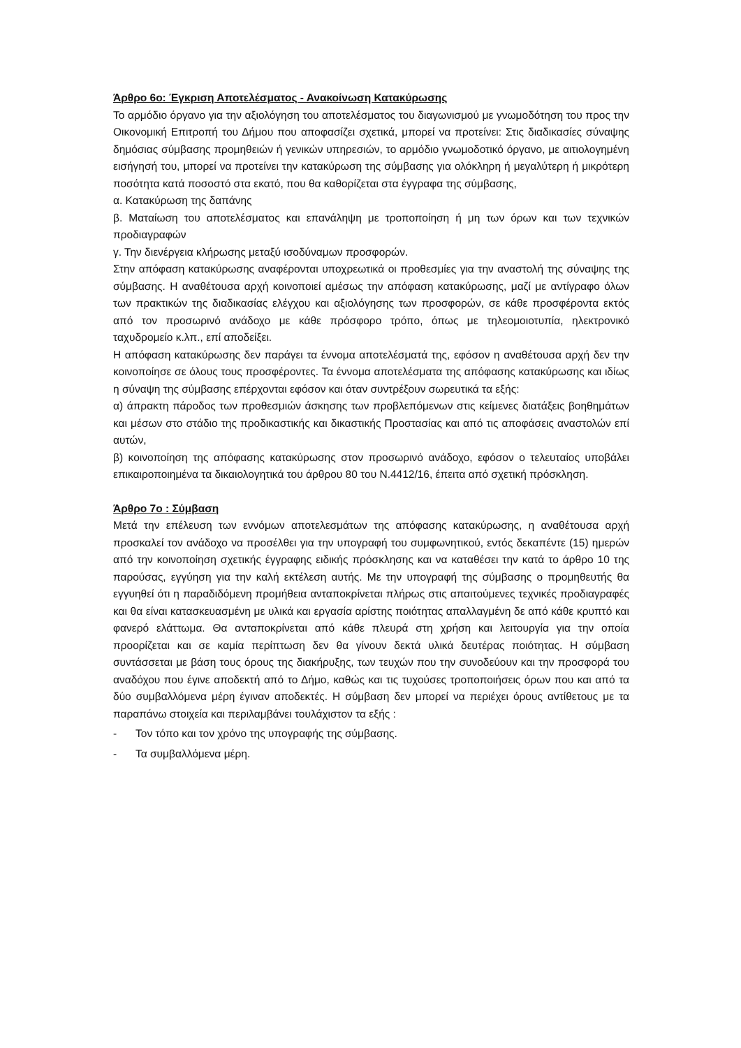Άρθρο 6ο: Έγκριση Αποτελέσματος - Ανακοίνωση Κατακύρωσης
Το αρμόδιο όργανο για την αξιολόγηση του αποτελέσματος του διαγωνισμού με γνωμοδότηση του προς την Οικονομική Επιτροπή του Δήμου που αποφασίζει σχετικά, μπορεί να προτείνει: Στις διαδικασίες σύναψης δημόσιας σύμβασης προμηθειών ή γενικών υπηρεσιών, το αρμόδιο γνωμοδοτικό όργανο, με αιτιολογημένη εισήγησή του, μπορεί να προτείνει την κατακύρωση της σύμβασης για ολόκληρη ή μεγαλύτερη ή μικρότερη ποσότητα κατά ποσοστό στα εκατό, που θα καθορίζεται στα έγγραφα της σύμβασης,
α. Κατακύρωση της δαπάνης
β. Ματαίωση του αποτελέσματος και επανάληψη με τροποποίηση ή μη των όρων και των τεχνικών προδιαγραφών
γ. Την διενέργεια κλήρωσης μεταξύ ισοδύναμων προσφορών.
Στην απόφαση κατακύρωσης αναφέρονται υποχρεωτικά οι προθεσμίες για την αναστολή της σύναψης της σύμβασης. Η αναθέτουσα αρχή κοινοποιεί αμέσως την απόφαση κατακύρωσης, μαζί με αντίγραφο όλων των πρακτικών της διαδικασίας ελέγχου και αξιολόγησης των προσφορών, σε κάθε προσφέροντα εκτός από τον προσωρινό ανάδοχο με κάθε πρόσφορο τρόπο, όπως με τηλεομοιοτυπία, ηλεκτρονικό ταχυδρομείο κ.λπ., επί αποδείξει.
Η απόφαση κατακύρωσης δεν παράγει τα έννομα αποτελέσματά της, εφόσον η αναθέτουσα αρχή δεν την κοινοποίησε σε όλους τους προσφέροντες. Τα έννομα αποτελέσματα της απόφασης κατακύρωσης και ιδίως η σύναψη της σύμβασης επέρχονται εφόσον και όταν συντρέξουν σωρευτικά τα εξής:
α) άπρακτη πάροδος των προθεσμιών άσκησης των προβλεπόμενων στις κείμενες διατάξεις βοηθημάτων και μέσων στο στάδιο της προδικαστικής και δικαστικής Προστασίας και από τις αποφάσεις αναστολών επί αυτών,
β) κοινοποίηση της απόφασης κατακύρωσης στον προσωρινό ανάδοχο, εφόσον ο τελευταίος υποβάλει επικαιροποιημένα τα δικαιολογητικά του άρθρου 80 του Ν.4412/16, έπειτα από σχετική πρόσκληση.
Άρθρο 7ο : Σύμβαση
Μετά την επέλευση των εννόμων αποτελεσμάτων της απόφασης κατακύρωσης, η αναθέτουσα αρχή προσκαλεί τον ανάδοχο να προσέλθει για την υπογραφή του συμφωνητικού, εντός δεκαπέντε (15) ημερών από την κοινοποίηση σχετικής έγγραφης ειδικής πρόσκλησης και να καταθέσει την κατά το άρθρο 10 της παρούσας, εγγύηση για την καλή εκτέλεση αυτής. Με την υπογραφή της σύμβασης ο προμηθευτής θα εγγυηθεί ότι η παραδιδόμενη προμήθεια ανταποκρίνεται πλήρως στις απαιτούμενες τεχνικές προδιαγραφές και θα είναι κατασκευασμένη με υλικά και εργασία αρίστης ποιότητας απαλλαγμένη δε από κάθε κρυπτό και φανερό ελάττωμα. Θα ανταποκρίνεται από κάθε πλευρά στη χρήση και λειτουργία για την οποία προορίζεται και σε καμία περίπτωση δεν θα γίνουν δεκτά υλικά δευτέρας ποιότητας. Η σύμβαση συντάσσεται με βάση τους όρους της διακήρυξης, των τευχών που την συνοδεύουν και την προσφορά του αναδόχου που έγινε αποδεκτή από το Δήμο, καθώς και τις τυχούσες τροποποιήσεις όρων που και από τα δύο συμβαλλόμενα μέρη έγιναν αποδεκτές. Η σύμβαση δεν μπορεί να περιέχει όρους αντίθετους με τα παραπάνω στοιχεία και περιλαμβάνει τουλάχιστον τα εξής :
- Τον τόπο και τον χρόνο της υπογραφής της σύμβασης.
- Τα συμβαλλόμενα μέρη.